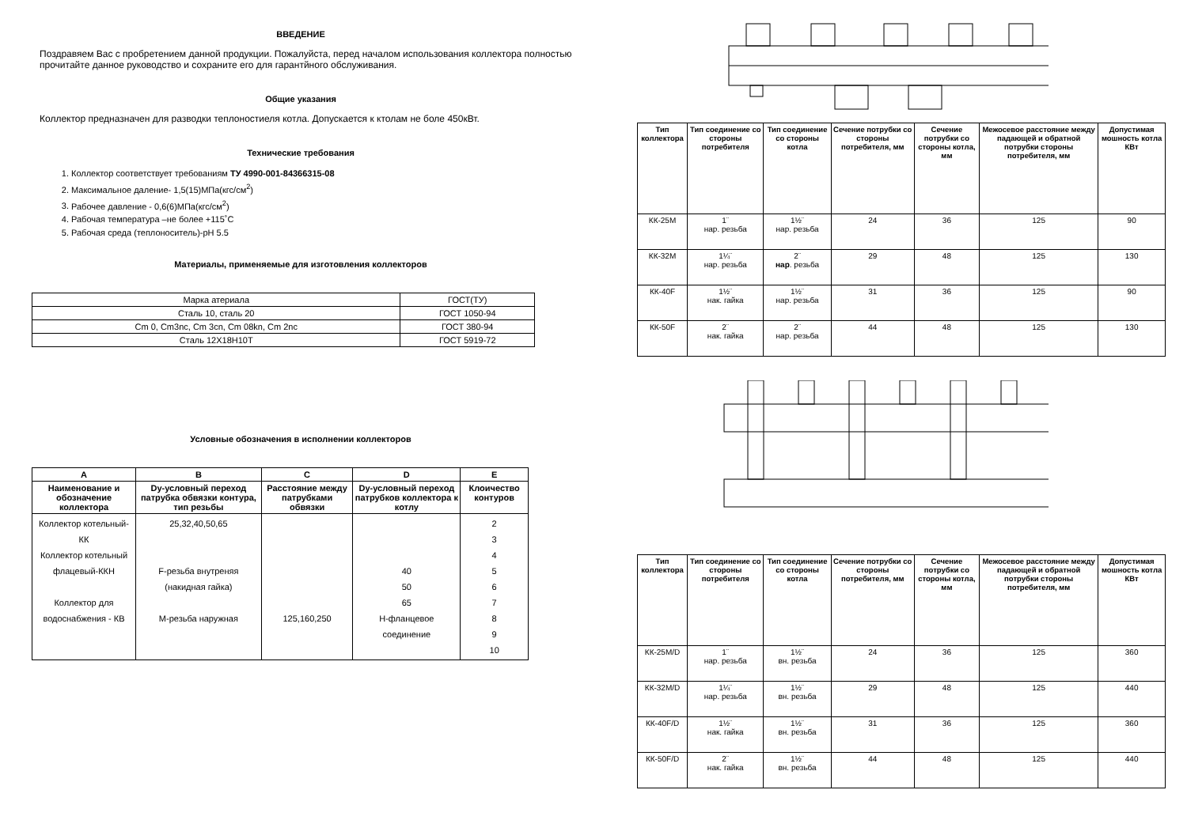ВВЕДЕНИЕ
Поздравяем Вас с пробретением данной продукции. Пожалуйста, перед началом использования коллектора полностью прочитайте данное руководство и сохраните его для гарантйного обслуживания.
Общие указания
Коллектор предназначен для разводки теплоностиеля котла. Допускается к ктолам не боле 450кВт.
Технические требования
1. Коллектор соответствует требованиям ТУ 4990-001-84366315-08
2. Максимальное даление- 1,5(15)МПа(кгс/см<sup>2</sup>)
3. Рабочее давление - 0,6(6)МПа(кгс/см<sup>2</sup>)
4. Рабочая температура –не более +115˚С
5. Рабочая среда (теплоноситель)-pH 5.5
Материалы, применяемые для изготовления коллекторов
| Марка атериала | ГОСТ(ТУ) |
| Сталь 10, сталь 20 | ГОСТ 1050-94 |
| Cm 0, Cm3nc, Cm 3cn, Cm 08kn, Cm 2nc | ГОСТ 380-94 |
| Сталь 12Х18Н10Т | ГОСТ 5919-72 |
Условные обозначения в исполнении коллекторов
| A | B | C | D | E |
| --- | --- | --- | --- | --- |
| Наименование и обозначение коллектора | Dy-условный переход патрубка обвязки контура, тип резьбы | Расстояние между патрубками обвязки | Dy-условный переход патрубков коллектора к котлу | Клоичество контуров |
| Коллектор котельный-КК Коллектор котельный флацевый-ККН Коллектор для водоснабжения - КВ | 25,32,40,50,65 F-резьба внутреняя (накидная гайка) М-резьба наружная | 125,160,250 | 40 50 65 Н-фланцевое соединение | 2 3 4 5 6 7 8 9 10 |
| Тип коллектора | Тип соединение со стороны потребителя | Тип соединение со стороны котла | Сечение потрубки со стороны потребителя, мм | Сечение потрубки со стороны котла, мм | Межосевое расстояние между падающей и обратной потрубки стороны потребителя, мм | Допустимая мошность котла КВт |
| --- | --- | --- | --- | --- | --- | --- |
| КК-25М | 1¨ нар. резьба | 1½¨ нар. резьба | 24 | 36 | 125 | 90 |
| КК-32М | 1¼¨ нар. резьба | 2¨ нар . резьба | 29 | 48 | 125 | 130 |
| КК-40F | 1½¨ нак. гайка | 1½¨ нар. резьба | 31 | 36 | 125 | 90 |
| КК-50F | 2¨ нак. гайка | 2¨ нар. резьба | 44 | 48 | 125 | 130 |
| Тип коллектора | Тип соединение со стороны потребителя | Тип соединение со стороны котла | Сечение потрубки со стороны потребителя, мм | Сечение потрубки со стороны котла, мм | Межосевое расстояние между падающей и обратной потрубки стороны потребителя, мм | Допустимая мошность котла КВт |
| --- | --- | --- | --- | --- | --- | --- |
| КК-25М/D | 1¨ нар. резьба | 1½¨ вн. резьба | 24 | 36 | 125 | 360 |
| КК-32М/D | 1¼¨ нар. резьба | 1½¨ вн. резьба | 29 | 48 | 125 | 440 |
| КК-40F/D | 1½¨ нак. гайка | 1½¨ вн. резьба | 31 | 36 | 125 | 360 |
| КК-50F/D | 2¨ нак. гайка | 1½¨ вн. резьба | 44 | 48 | 125 | 440 |